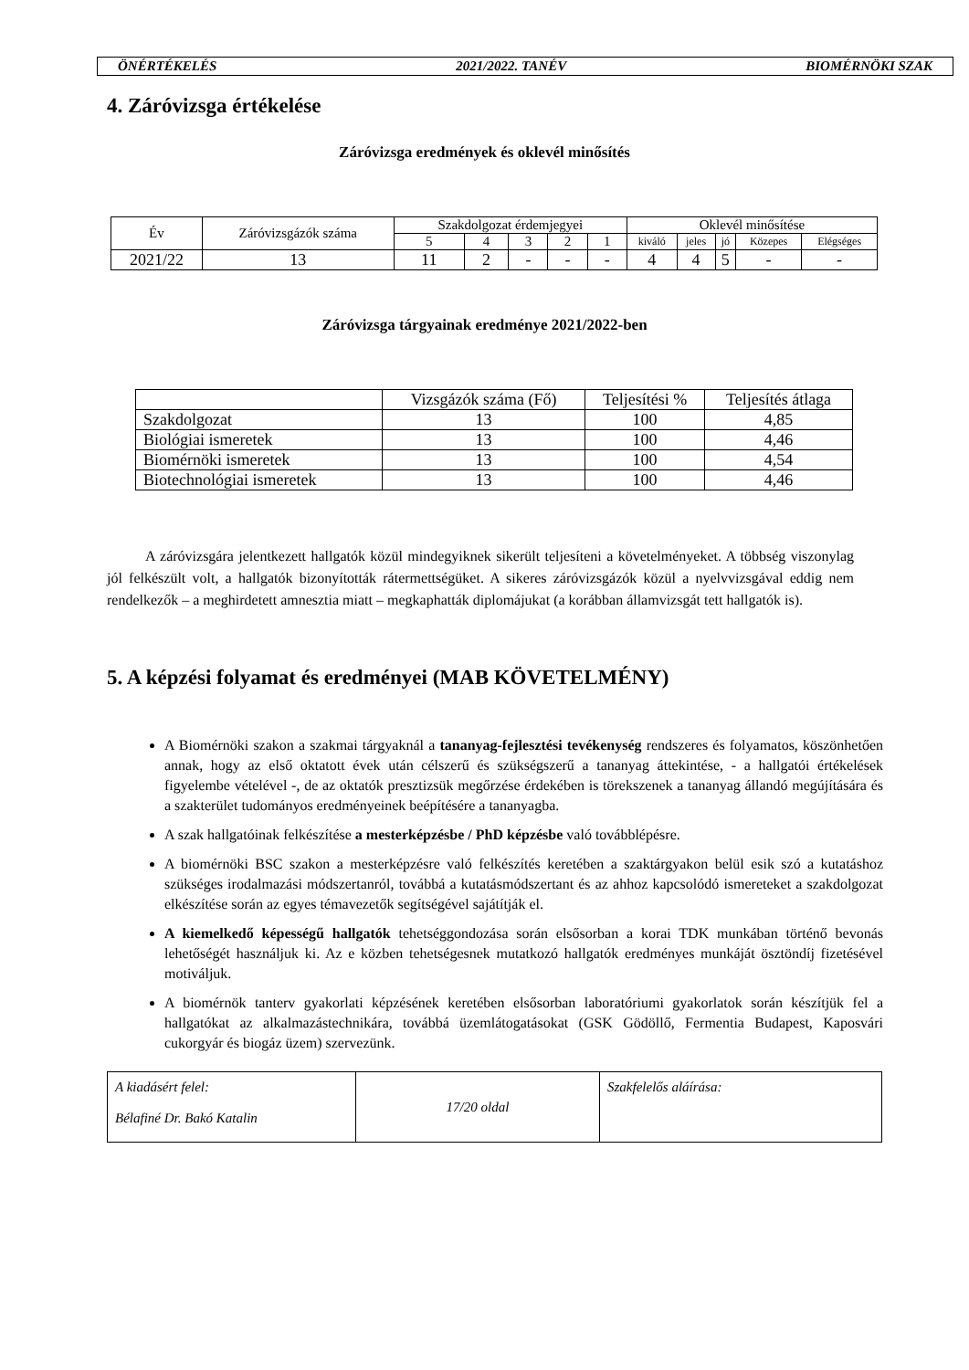ÖNÉRTÉKELÉS 2021/2022. TANÉV BIOMÉRNÖKI SZAK
4. Záróvizsga értékelése
Záróvizsga eredmények és oklevél minősítés
| Év | Záróvizsgázók száma | Szakdolgozat érdemjegyei | | | | | Oklevél minősítése | | | | |
| --- | --- | --- | --- | --- | --- | --- | --- | --- | --- | --- | --- |
| | | 5 | 4 | 3 | 2 | 1 | kiváló | jeles | jó | Közepes | Elégséges |
| 2021/22 | 13 | 11 | 2 | - | - | - | 4 | 4 | 5 | - | - |
Záróvizsga tárgyainak eredménye 2021/2022-ben
| | Vizsgázók száma (Fő) | Teljesítési % | Teljesítés átlaga |
| --- | --- | --- | --- |
| Szakdolgozat | 13 | 100 | 4,85 |
| Biológiai ismeretek | 13 | 100 | 4,46 |
| Biomérnöki ismeretek | 13 | 100 | 4,54 |
| Biotechnológiai ismeretek | 13 | 100 | 4,46 |
A záróvizsgára jelentkezett hallgatók közül mindegyiknek sikerült teljesíteni a követelményeket. A többség viszonylag jól felkészült volt, a hallgatók bizonyították rátermettségüket. A sikeres záróvizsgázók közül a nyelvvizsgával eddig nem rendelkezők – a meghirdetett amnesztia miatt – megkaphatták diplomájukat (a korábban államvizsgát tett hallgatók is).
5. A képzési folyamat és eredményei (MAB KÖVETELMÉNY)
A Biomérnöki szakon a szakmai tárgyaknál a tananyag-fejlesztési tevékenység rendszeres és folyamatos, köszönhetően annak, hogy az első oktatott évek után célszerű és szükségszerű a tananyag áttekintése, - a hallgatói értékelések figyelembe vételével -, de az oktatók presztizsük megőrzése érdekében is törekszenek a tananyag állandó megújítására és a szakterület tudományos eredményeinek beépítésére a tananyagba.
A szak hallgatóinak felkészítése a mesterképzésbe / PhD képzésbe való továbblépésre.
A biomérnöki BSC szakon a mesterképzésre való felkészítés keretében a szaktárgyakon belül esik szó a kutatáshoz szükséges irodalmazási módszertanról, továbbá a kutatásmódszertant és az ahhoz kapcsolódó ismereteket a szakdolgozat elkészítése során az egyes témavezetők segítségével sajátítják el.
A kiemelkedő képességű hallgatók tehetséggondozása során elsősorban a korai TDK munkában történő bevonás lehetőségét használjuk ki. Az e közben tehetségesnek mutatkozó hallgatók eredményes munkáját ösztöndíj fizetésével motiváljuk.
A biomérnök tanterv gyakorlati képzésének keretében elsősorban laboratóriumi gyakorlatok során készítjük fel a hallgatókat az alkalmazástechnikára, továbbá üzemlátogatásokat (GSK Gödöllő, Fermentia Budapest, Kaposvári cukorgyár és biogáz üzem) szervezünk.
| A kiadásért felel: Bélafiné Dr. Bakó Katalin | 17/20 oldal | Szakfelelős aláírása: |